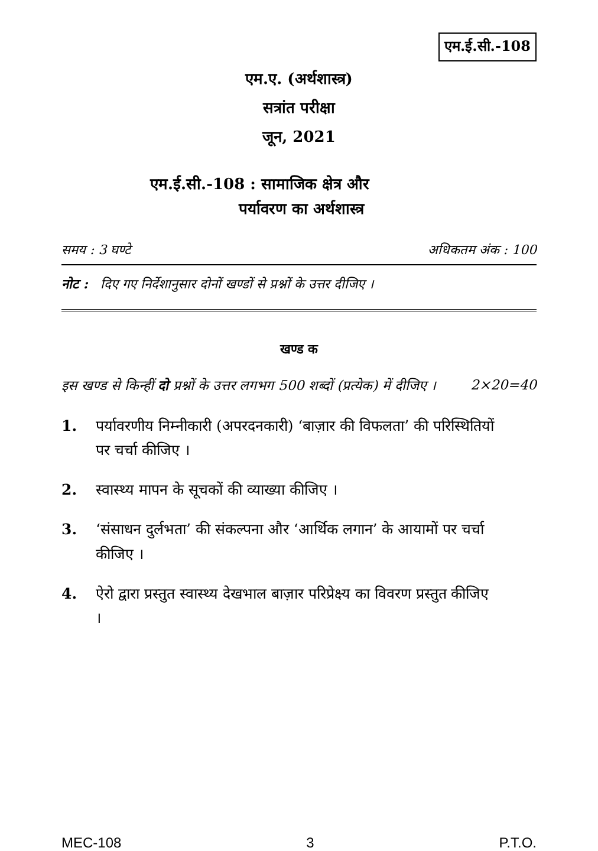एम.ई.सी.-108
एम.ए. (अर्थशास्त्र)
सत्रांत परीक्षा
जून, 2021
एम.ई.सी.-108 : सामाजिक क्षेत्र और
पर्यावरण का अर्थशास्त्र
समय : 3 घण्टे अधिकतम अंक : 100
नोट : दिए गए निर्देशानुसार दोनों खण्डों से प्रश्नों के उत्तर दीजिए ।
खण्ड क
इस खण्ड से किन्हीं दो प्रश्नों के उत्तर लगभग 500 शब्दों (प्रत्येक) में दीजिए । 2×20=40
1. पर्यावरणीय निम्नीकारी (अपरदनकारी) ‘बाज़ार की विफलता’ की परिस्थितियों पर चर्चा कीजिए ।
2. स्वास्थ्य मापन के सूचकों की व्याख्या कीजिए ।
3. ‘संसाधन दुर्लभता’ की संकल्पना और ‘आर्थिक लगान’ के आयामों पर चर्चा कीजिए ।
4. ऐरो द्वारा प्रस्तुत स्वास्थ्य देखभाल बाज़ार परिप्रेक्ष्य का विवरण प्रस्तुत कीजिए ।
MEC-108 3 P.T.O.